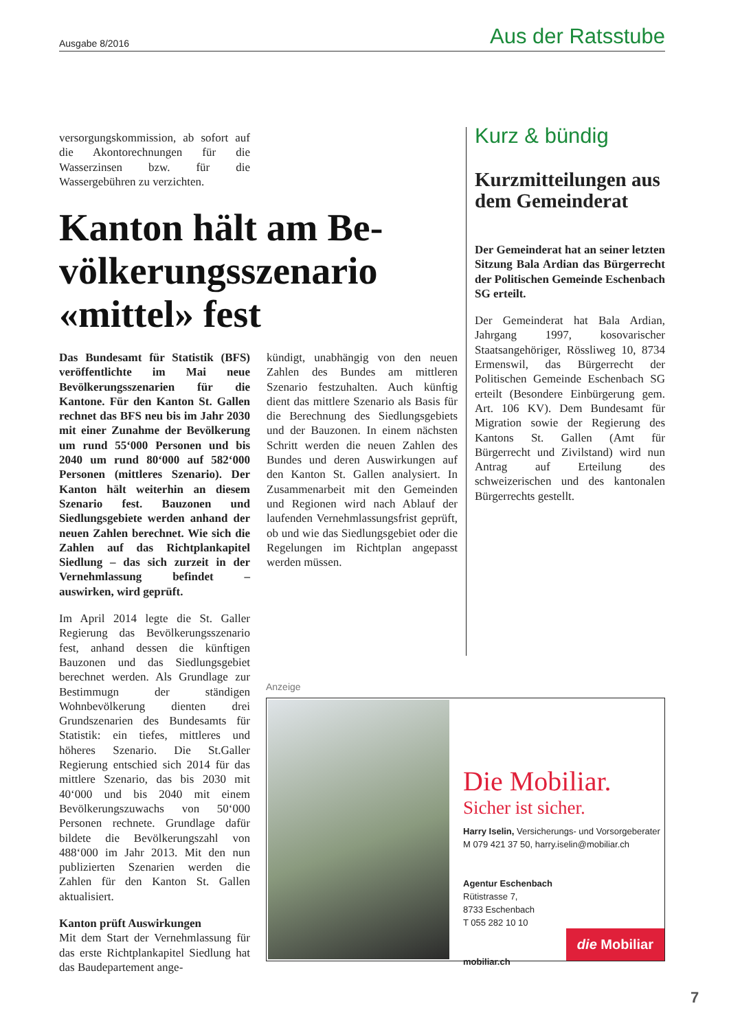Ausgabe 8/2016 Aus der Ratsstube
versorgungskommission, ab sofort auf die Akontorechnungen für die Wasserzinsen bzw. für die Wassergebühren zu verzichten.
Kanton hält am Be­völkerungsszenario «mittel» fest
Das Bundesamt für Statistik (BFS) veröffentlichte im Mai neue Bevölkerungsszenarien für die Kantone. Für den Kanton St. Gallen rechnet das BFS neu bis im Jahr 2030 mit einer Zunahme der Bevölkerung um rund 55‘000 Personen und bis 2040 um rund 80‘000 auf 582‘000 Personen (mittleres Szenario). Der Kanton hält weiterhin an diesem Szenario fest. Bauzonen und Siedlungsgebiete werden anhand der neuen Zahlen berechnet. Wie sich die Zahlen auf das Richtplankapitel Siedlung – das sich zurzeit in der Vernehmlassung befindet – auswirken, wird geprüft.
Im April 2014 legte die St. Galler Regierung das Bevölkerungsszenario fest, anhand dessen die künftigen Bauzonen und das Siedlungsgebiet berechnet werden. Als Grundlage zur Bestimmugn der ständigen Wohnbevölkerung dienten drei Grundszenarien des Bundesamts für Statistik: ein tiefes, mittleres und höheres Szenario. Die St.Galler Regierung entschied sich 2014 für das mittlere Szenario, das bis 2030 mit 40‘000 und bis 2040 mit einem Bevölkerungszuwachs von 50‘000 Personen rechnete. Grundlage dafür bildete die Bevölkerungszahl von 488‘000 im Jahr 2013. Mit den nun publizierten Szenarien werden die Zahlen für den Kanton St. Gallen aktualisiert.
Kanton prüft Auswirkungen
Mit dem Start der Vernehmlassung für das erste Richtplankapitel Siedlung hat das Baudepartement ange-
kündigt, unabhängig von den neuen Zahlen des Bundes am mittleren Szenario festzuhalten. Auch künftig dient das mittlere Szenario als Basis für die Berechnung des Siedlungsgebiets und der Bauzonen. In einem nächsten Schritt werden die neuen Zahlen des Bundes und deren Auswirkungen auf den Kanton St. Gallen analysiert. In Zusammenarbeit mit den Gemeinden und Regionen wird nach Ablauf der laufenden Vernehmlassungsfrist geprüft, ob und wie das Siedlungsgebiet oder die Regelungen im Richtplan angepasst werden müssen.
Kurz & bündig
Kurzmitteilungen aus dem Gemeinderat
Der Gemeinderat hat an seiner letzten Sitzung Bala Ardian das Bürgerrecht der Politischen Gemeinde Eschenbach SG erteilt.
Der Gemeinderat hat Bala Ardian, Jahrgang 1997, kosovarischer Staatsangehöriger, Rössliweg 10, 8734 Ermenswil, das Bürgerrecht der Politischen Gemeinde Eschenbach SG erteilt (Besondere Einbürgerung gem. Art. 106 KV). Dem Bundesamt für Migration sowie der Regierung des Kantons St. Gallen (Amt für Bürgerrecht und Zivilstand) wird nun Antrag auf Erteilung des schweizerischen und des kantonalen Bürgerrechts gestellt.
Anzeige
Die Mobiliar.
Sicher ist sicher.
Harry Iselin, Versicherungs- und Vorsorgeberater
M 079 421 37 50, harry.iselin@mobiliar.ch
Agentur Eschenbach
Rütistrasse 7,
8733 Eschenbach
T 055 282 10 10
mobiliar.ch
die Mobiliar
7